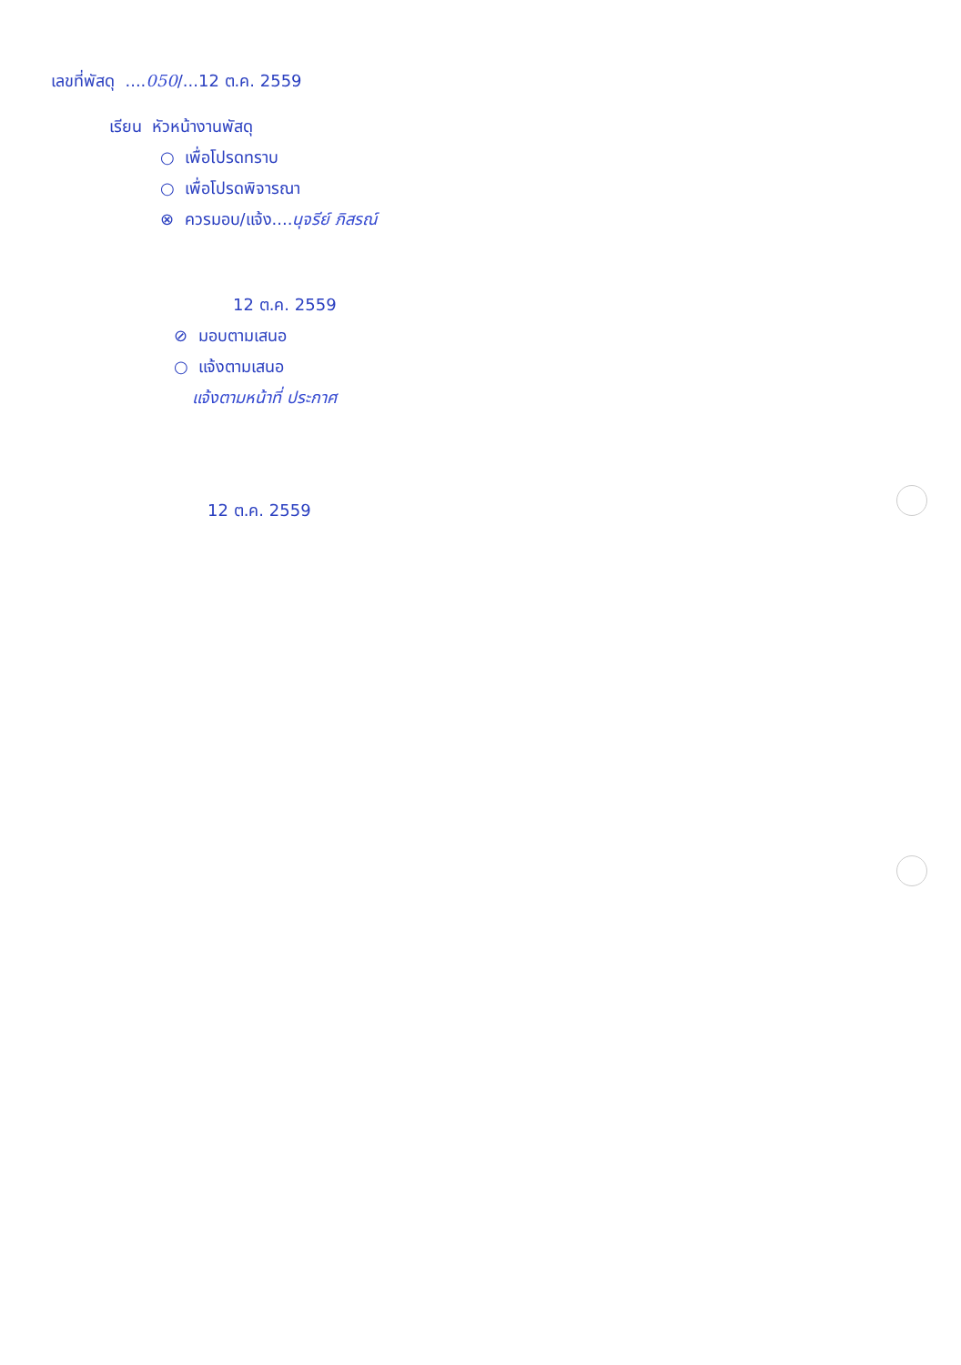เลขที่พัสดุ ....050/...12 ต.ค. 2559
เรียน หัวหน้างานพัสดุ
○ เพื่อโปรดทราบ
○ เพื่อโปรดพิจารณา
⊗ ควรมอบ/แจ้ง....นุจรีย์ ภิสรณ์
12 ต.ค. 2559
⊘ มอบตามเสนอ
○ แจ้งตามเสนอ
แจ้งตามหน้าที่ ประกาศ
12 ต.ค. 2559